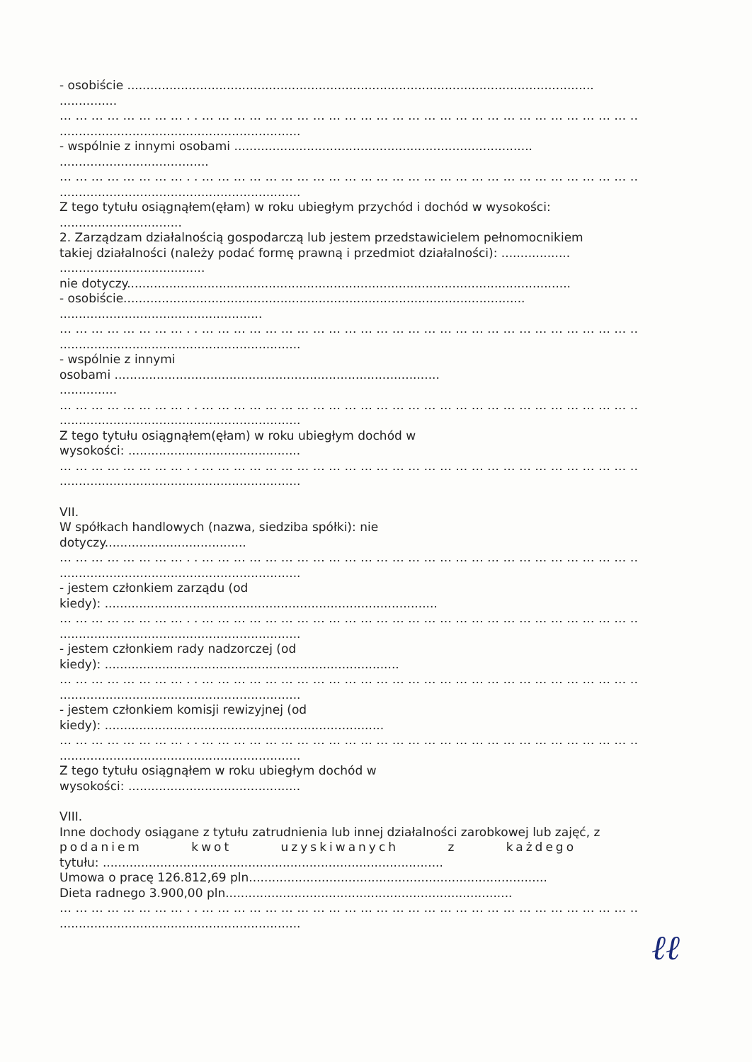- osobiście ..........................................................................................................................
...............
… … … … … … … … . . … … … … … … … … … … … … … … … … … … … … … … … … … … … … . .
...............................................................
- wspólnie z innymi osobami ..............................................................................
.......................................
… … … … … … … … . . … … … … … … … … … … … … … … … … … … … … … … … … … … … … . .
...............................................................
Z tego tytułu osiągnąłem(ęłam) w roku ubiegłym przychód i dochód w wysokości:
................................
2. Zarządzam działalnością gospodarczą lub jestem przedstawicielem pełnomocnikiem
takiej działalności (należy podać formę prawną i przedmiot działalności): ..................
......................................
nie dotyczy....................................................................................................................
- osobiście.........................................................................................................
.....................................................
… … … … … … … … . . … … … … … … … … … … … … … … … … … … … … … … … … … … … … . .
...............................................................
- wspólnie z innymi
osobami .....................................................................................
...............
… … … … … … … … . . … … … … … … … … … … … … … … … … … … … … … … … … … … … … . .
...............................................................
Z tego tytułu osiągnąłem(ęłam) w roku ubiegłym dochód w
wysokości: .............................................
… … … … … … … … . . … … … … … … … … … … … … … … … … … … … … … … … … … … … … . .
...............................................................
VII.
W spółkach handlowych (nazwa, siedziba spółki): nie
dotyczy.....................................
… … … … … … … … . . … … … … … … … … … … … … … … … … … … … … … … … … … … … … . .
...............................................................
- jestem członkiem zarządu (od
kiedy): .......................................................................................
… … … … … … … … . . … … … … … … … … … … … … … … … … … … … … … … … … … … … … . .
...............................................................
- jestem członkiem rady nadzorczej (od
kiedy): .............................................................................
… … … … … … … … . . … … … … … … … … … … … … … … … … … … … … … … … … … … … … . .
...............................................................
- jestem członkiem komisji rewizyjnej (od
kiedy): .........................................................................
… … … … … … … … . . … … … … … … … … … … … … … … … … … … … … … … … … … … … … . .
...............................................................
Z tego tytułu osiągnąłem w roku ubiegłym dochód w
wysokości: .............................................
VIII.
Inne dochody osiągane z tytułu zatrudnienia lub innej działalności zarobkowej lub zajęć, z
podaniem kwot uzyskiwanych z każdego
tytułu: .........................................................................................
Umowa o pracę 126.812,69 pln..............................................................................
Dieta radnego 3.900,00 pln...........................................................................
… … … … … … … … . . … … … … … … … … … … … … … … … … … … … … … … … … … … … … . .
...............................................................
ℓℓ